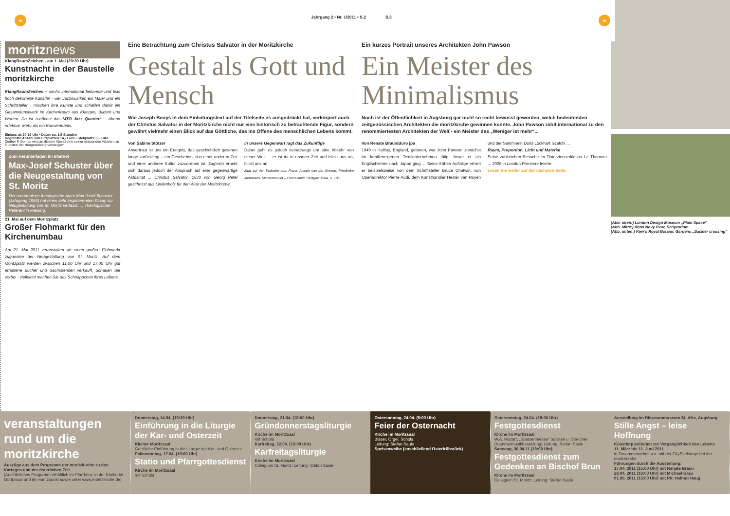m Jahrgang 2 • Nr. 1/2011 • S.2 S.3 m
moritznews
KlangRaumZeichen - am 1. Mai (20:30 Uhr)
Kunstnacht in der Baustelle moritzkirche
KlangRaumZeichen – sechs international bekannte und teils hoch dekorierte Künstler - vier Jazzmusiker, ein Maler und ein Schriftsteller - mischen ihre Künste und schaffen damit ein Gesamtkunstwerk im Kirchenraum aus Klängen, Bildern und Worten. Da ist zunächst das MTO Jazz Quartett ... Abend erlebbar. Mehr als ein Kunsterlebnis.
Einlass ab 20:15 Uhr • Dauer ca. 1,5 Stunden
Begrenzte Anzahl von Sitzplätzen 14,- Euro • Stehplätze 8,- Euro
Diether F. Domes wird an diesem Abend eine seiner entstanden Arbeiten zu Gunsten der Neugestaltung versteigern.
Zum Herunterladen im Internet
Max-Josef Schuster über die Neugestaltung von St. Moritz
Der renommierte theologische Autor Max-Josef Schuster (Jahrgang 1955) hat einen sehr inspirierenden Essay zur Neugestaltung von St. Moritz verfasst. ... Theologischer Referent in Freising.
21. Mai auf dem Moritzplatz
Großer Flohmarkt für den Kirchenumbau
Am 21. Mai 2011 veranstalten wir einen großen Flohmarkt zugunsten der Neugestaltung von St. Moritz. Auf dem Moritzplatz werden zwischen 11.00 Uhr und 17.00 Uhr gut erhaltene Bücher und Sachspenden verkauft. Schauen Sie vorbei - vielleicht machen Sie das Schnäppchen ihres Lebens.
Eine Betrachtung zum Christus Salvator in der Moritzkirche
Gestalt als Gott und Mensch
Wie Joseph Beuys in dem Einleitungstext auf der Titelseite es ausgedrückt hat, verkörpert auch der Christus Salvator in der Moritzkirche nicht nur eine historisch zu betrachtende Figur, sondern gewährt vielmehr einen Blick auf das Göttliche, das ins Offene des menschlichen Lebens kommt.
Von Sabine Stötzer
Anvertraut ist uns ein Ereignis, das geschichtlich gesehen lange zurückliegt – ein Geschehen, das einer anderen Zeit und einer anderen Kultur zuzuordnen ist. Zugleich erhebt sich daraus jedoch der Anspruch auf eine gegenwärtige Aktualität ... Christus Salvator, 1633 von Georg Petel geschnitzt aus Lindenholz für den Altar der Moritzkirche.
In unsere Gegenwart ragt das Zukünftige
Dabei geht es jedoch keineswegs um eine Abkehr von dieser Welt ... er ist da in unserer Zeit und blickt uns an, blickt uns an.
Zitat auf der Titelseite aus: Franz Joseph van der Grinten, Friedhelm Mennekes, Menschenbild – Christusbild. Stuttgart 1984, S. 105.
Ein kurzes Portrait unseres Architekten John Pawson
Ein Meister des Minimalismus
Noch ist der Öffentlichkeit in Augsburg gar nicht so recht bewusst geworden, welch bedeutenden zeitgenössischen Architekten die moritzkirche gewinnen konnte. John Pawson zählt international zu den renommiertesten Architekten der Welt - ein Meister des „Weniger ist mehr“...
Von Renate Braun/Büro jpa
1949 in Halifax, England, geboren, war John Pawson zunächst im familieneigenen Textilunternehmen tätig, bevor er als Englischlehrer nach Japan ging ... Seine frühen Aufträge erhielt er beispielsweise von dem Schriftsteller Bruce Chatwin, von Operndirektor Pierre Audi, dem Kunsthändler Hester van Royen und der Sammlerin Doris Lockhart Saatchi ...
Raum, Proportion, Licht und Material
Seine zahlreichen Besuche im Zisterzienserkloster Le Thoronet ... 2006 in London Premiere feierte.
Lesen Sie weiter auf der nächsten Seite.
(Abb. oben:) London Design Museum „Plain Space“
(Abb. Mitte:) Abtei Novy Dvur, Scriptorium
(Abb. unten:) Kew’s Royal Botanic Gardens „Sackler crossing“
veranstaltungen rund um die moritzkirche
Auszüge aus dem Programm der moritzkirche zu den Kartagen und der österlichen Zeit
(Ausführliches Programm erhältlich im Pfarrbüro, in der Kirche im Moritzsaal und im moritzpunkt sowie unter www.moritzkirche.de)
Donnerstag, 14.04. (19:30 Uhr)
Einführung in die Liturgie der Kar- und Osterzeit
Kleiner Moritzsaal
Geistliche Einführung in die Liturgie der Kar- und Osterzeit
Palmsonntag, 17.04. (10:00 Uhr)
Statio und Pfarrgottesdienst
Kirche im Moritzsaal
mit Schola
Donnerstag, 21.04. (18:00 Uhr)
Gründonnerstagsliturgie
Kirche im Moritzsaal
mit Schola
Karfreitag, 22.04. (15:00 Uhr)
Karfreitagsliturgie
Kirche im Moritzsaal
Collegium St. Moritz; Leitung: Stefan Saule
Ostersonntag, 24.04. (5:00 Uhr)
Feier der Osternacht
Kirche im Moritzsaal
Bläser, Orgel, Schola
Leitung: Stefan Saule
Speisenweihe (anschließend Osterfrühstück)
Ostersonntag, 24.04. (18:00 Uhr)
Festgottesdienst
Kirche im Moritzsaal
W.A. Mozart, „Spatzenmesse“ Solisten u. Streicher (Kammermusikbesetzung) Leitung: Stefan Saule
Samstag, 30.04.11 (18:00 Uhr)
Festgottesdienst zum Gedenken an Bischof Brun
Kirche im Moritzsaal
Collegium St. Moritz; Leitung: Stefan Saule
Ausstellung im Diözesanmuseum St. Afra, Augsburg
Stille Angst – leise Hoffnung
Künstlerpositionen zur Vergänglichkeit des Lebens
11. März bis 11. Juni 2011
in Zusammenarbeit u.a. mit der CitySeelsorge bei der moritzkirche
Führungen durch die Ausstellung:
17.04. 2011 (15:00 Uhr) mit Renate Braun
28.04. 2011 (18:00 Uhr) mit Michael Grau
01.05. 2011 (15:00 Uhr) mit Pfr. Helmut Haug